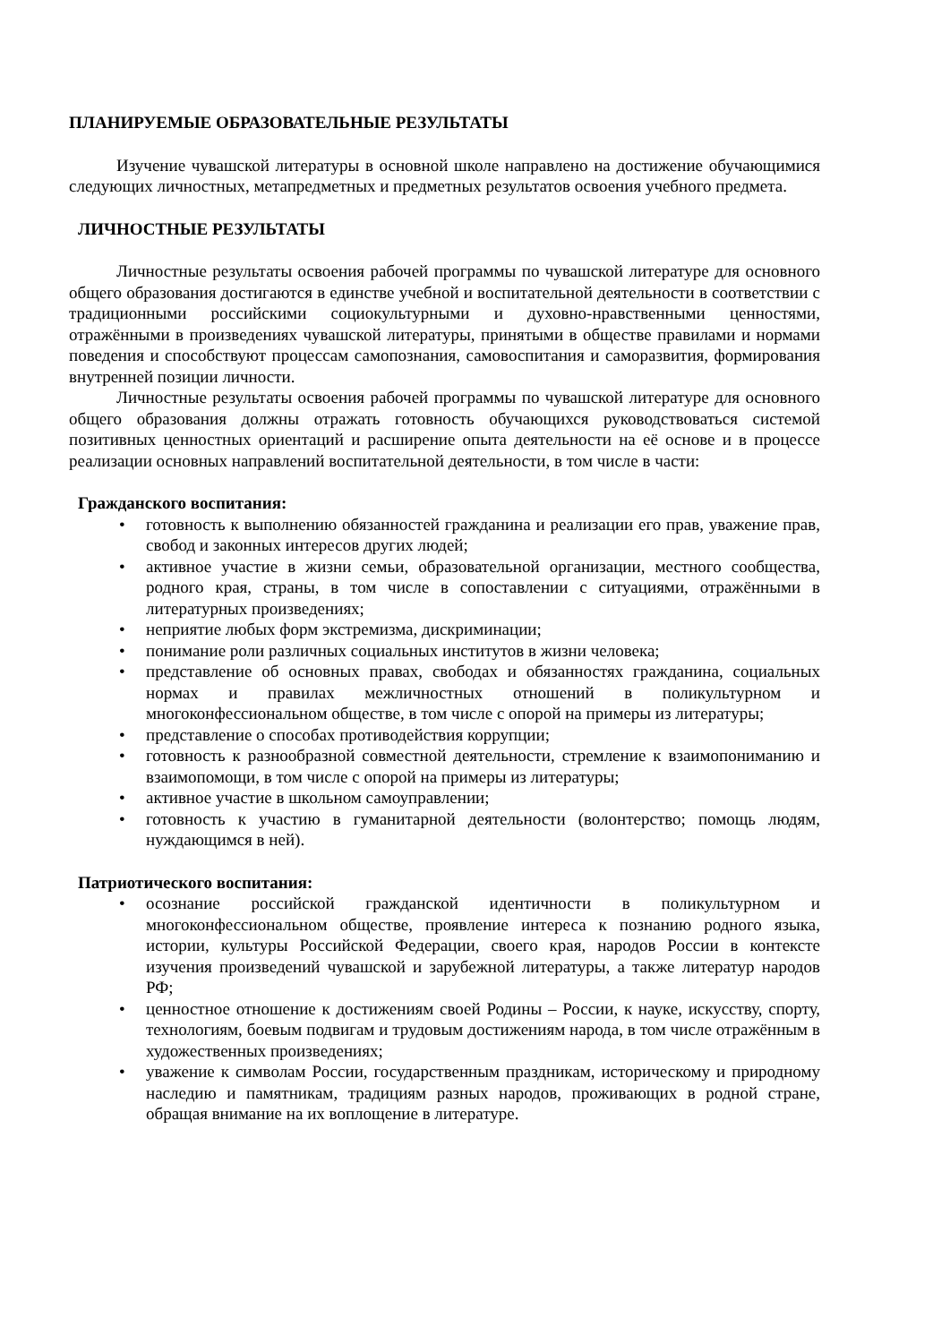ПЛАНИРУЕМЫЕ ОБРАЗОВАТЕЛЬНЫЕ РЕЗУЛЬТАТЫ
Изучение чувашской литературы в основной школе направлено на достижение обучающимися следующих личностных, метапредметных и предметных результатов освоения учебного предмета.
ЛИЧНОСТНЫЕ РЕЗУЛЬТАТЫ
Личностные результаты освоения рабочей программы по чувашской литературе для основного общего образования достигаются в единстве учебной и воспитательной деятельности в соответствии с традиционными российскими социокультурными и духовно-нравственными ценностями, отражёнными в произведениях чувашской литературы, принятыми в обществе правилами и нормами поведения и способствуют процессам самопознания, самовоспитания и саморазвития, формирования внутренней позиции личности.
Личностные результаты освоения рабочей программы по чувашской литературе для основного общего образования должны отражать готовность обучающихся руководствоваться системой позитивных ценностных ориентаций и расширение опыта деятельности на её основе и в процессе реализации основных направлений воспитательной деятельности, в том числе в части:
Гражданского воспитания:
• готовность к выполнению обязанностей гражданина и реализации его прав, уважение прав, свобод и законных интересов других людей;
• активное участие в жизни семьи, образовательной организации, местного сообщества, родного края, страны, в том числе в сопоставлении с ситуациями, отражёнными в литературных произведениях;
• неприятие любых форм экстремизма, дискриминации;
• понимание роли различных социальных институтов в жизни человека;
• представление об основных правах, свободах и обязанностях гражданина, социальных нормах и правилах межличностных отношений в поликультурном и многоконфессиональном обществе, в том числе с опорой на примеры из литературы;
• представление о способах противодействия коррупции;
• готовность к разнообразной совместной деятельности, стремление к взаимопониманию и взаимопомощи, в том числе с опорой на примеры из литературы;
• активное участие в школьном самоуправлении;
• готовность к участию в гуманитарной деятельности (волонтерство; помощь людям, нуждающимся в ней).
Патриотического воспитания:
• осознание российской гражданской идентичности в поликультурном и многоконфессиональном обществе, проявление интереса к познанию родного языка, истории, культуры Российской Федерации, своего края, народов России в контексте изучения произведений чувашской и зарубежной литературы, а также литератур народов РФ;
• ценностное отношение к достижениям своей Родины – России, к науке, искусству, спорту, технологиям, боевым подвигам и трудовым достижениям народа, в том числе отражённым в художественных произведениях;
• уважение к символам России, государственным праздникам, историческому и природному наследию и памятникам, традициям разных народов, проживающих в родной стране, обращая внимание на их воплощение в литературе.